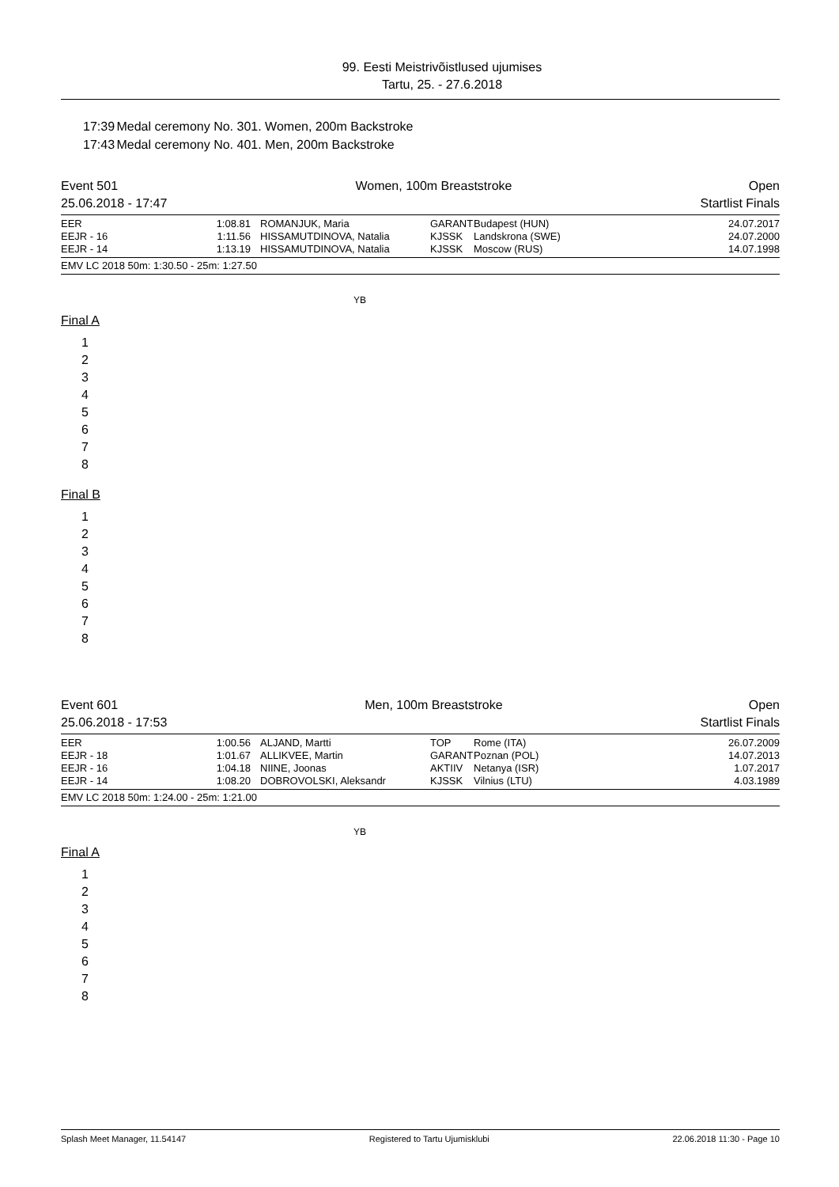99. Eesti Meistrivõistlused ujumises
Tartu, 25. - 27.6.2018
17:39 Medal ceremony No. 301. Women, 200m Backstroke
17:43 Medal ceremony No. 401. Men, 200m Backstroke
Event 501
25.06.2018 - 17:47
Women, 100m Breaststroke Open
Startlist Finals
| EER | 1:08.81 | ROMANJUK, Maria | GARANT | Budapest (HUN) | 24.07.2017 |
| EEJR - 16 | 1:11.56 | HISSAMUTDINOVA, Natalia | KJSSK | Landskrona (SWE) | 24.07.2000 |
| EEJR - 14 | 1:13.19 | HISSAMUTDINOVA, Natalia | KJSSK | Moscow (RUS) | 14.07.1998 |
EMV LC 2018 50m: 1:30.50 - 25m: 1:27.50
YB
Final A
1
2
3
4
5
6
7
8
Final B
1
2
3
4
5
6
7
8
Event 601
25.06.2018 - 17:53
Men, 100m Breaststroke Open
Startlist Finals
| EER | 1:00.56 | ALJAND, Martti | TOP | Rome (ITA) | 26.07.2009 |
| EEJR - 18 | 1:01.67 | ALLIKVEE, Martin | GARANT | Poznan (POL) | 14.07.2013 |
| EEJR - 16 | 1:04.18 | NIINE, Joonas | AKTIIV | Netanya (ISR) | 1.07.2017 |
| EEJR - 14 | 1:08.20 | DOBROVOLSKI, Aleksandr | KJSSK | Vilnius (LTU) | 4.03.1989 |
EMV LC 2018 50m: 1:24.00 - 25m: 1:21.00
YB
Final A
1
2
3
4
5
6
7
8
Splash Meet Manager, 11.54147 Registered to Tartu Ujumisklubi 22.06.2018 11:30 - Page 10